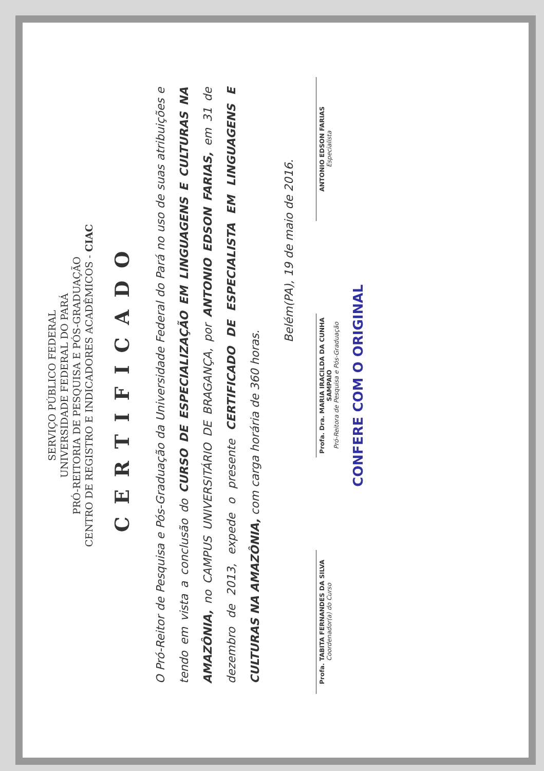SERVIÇO PÚBLICO FEDERAL
UNIVERSIDADE FEDERAL DO PARÁ
PRÓ-REITORIA DE PESQUISA E PÓS-GRADUAÇÃO
CENTRO DE REGISTRO E INDICADORES ACADÊMICOS - CIAC
CERTIFICADO
O Pró-Reitor de Pesquisa e Pós-Graduação da Universidade Federal do Pará no uso de suas atribuições e tendo em vista a conclusão do CURSO DE ESPECIALIZAÇÃO EM LINGUAGENS E CULTURAS NA AMAZÔNIA, no CAMPUS UNIVERSITÁRIO DE BRAGANÇA, por ANTONIO EDSON FARIAS, em 31 de dezembro de 2013, expede o presente CERTIFICADO DE ESPECIALISTA EM LINGUAGENS E CULTURAS NA AMAZÔNIA, com carga horária de 360 horas.
Belém(PA), 19 de maio de 2016.
Profa. TABITA FERNANDES DA SILVA
Coordenador(a) do Curso
Profa. Dra. MARIA IRACILDA DA CUNHA SAMPAIO
Pró-Reitora de Pesquisa e Pós-Graduação
ANTONIO EDSON FARIAS
Especialista
CONFERE COM O ORIGINAL